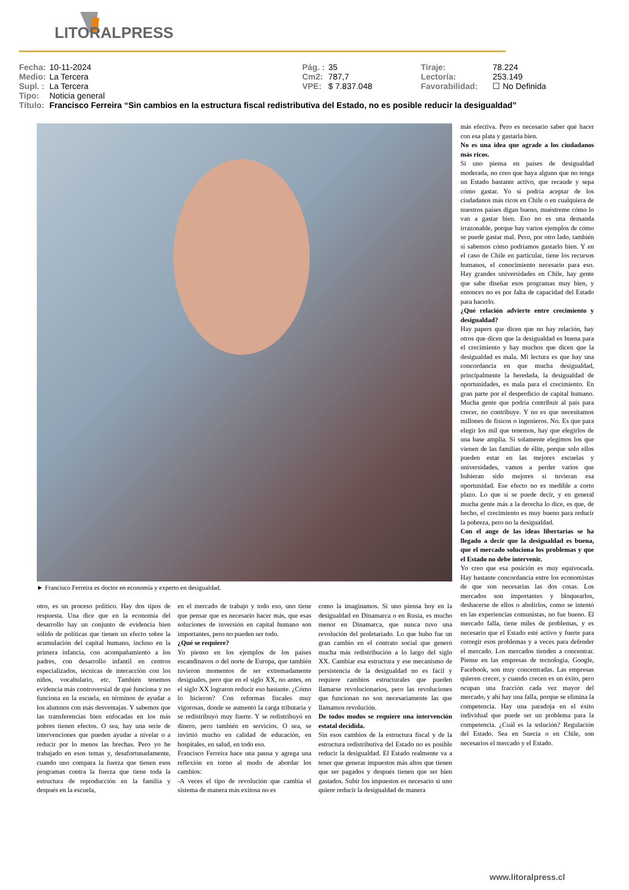LITORALPRESS
| Fecha: | 10-11-2024 | Pág. : | 35 | Tiraje: | 78.224 |
| Medio: | La Tercera | Cm2: | 787,7 | Lectoría: | 253.149 |
| Supl. : | La Tercera | VPE: | $ 7.837.048 | Favorabilidad: | ☐ No Definida |
| Tipo: | Noticia general | | | | |
| Título: | Francisco Ferreira “Sin cambios en la estructura fiscal redistributiva del Estado, no es posible reducir la desigualdad” | | | | |
► Francisco Ferreira es doctor en economía y experto en desigualdad.
otro, es un proceso político. Hay dos tipos de respuesta. Una dice que en la economía del desarrollo hay un conjunto de evidencia bien sólido de políticas que tienen un efecto sobre la acumulación del capital humano, incluso en la primera infancia, con acompañamiento a los padres, con desarrollo infantil en centros especializados, técnicas de interacción con los niños, vocabulario, etc. También tenemos evidencia más controversial de qué funciona y no funciona en la escuela, en términos de ayudar a los alumnos con más desventajas. Y sabemos que las transferencias bien enfocadas en los más pobres tienen efectos. O sea, hay una serie de intervenciones que pueden ayudar a nivelar o a reducir por lo menos las brechas. Pero yo he trabajado en esos temas y, desafortunadamente, cuando uno compara la fuerza que tienen esos programas contra la fuerza que tiene toda la estructura de reproducción en la familia y después en la escuela,
en el mercado de trabajo y todo eso, uno tiene que pensar que es necesario hacer más, que esas soluciones de inversión en capital humano son importantes, pero no pueden ser todo.
¿Qué se requiere?
Yo pienso en los ejemplos de los países escandinavos o del norte de Europa, que también tuvieron momentos de ser extremadamente desiguales, pero que en el siglo XX, no antes, en el siglo XX lograron reducir eso bastante. ¿Cómo lo hicieron? Con reformas fiscales muy vigorosas, donde se aumentó la carga tributaria y se redistribuyó muy fuerte. Y se redistribuyó en dinero, pero también en servicios. O sea, se invirtió mucho en calidad de educación, en hospitales, en salud, en todo eso.
Francisco Ferreira hace una pausa y agrega una reflexión en torno al modo de abordar los cambios:
-A veces el tipo de revolución que cambia el sistema de manera más exitosa no es
como la imaginamos. Si uno piensa hoy en la desigualdad en Dinamarca o en Rusia, es mucho menor en Dinamarca, que nunca tuvo una revolución del proletariado. Lo que hubo fue un gran cambio en el contrato social que generó mucha más redistribución a lo largo del siglo XX. Cambiar esa estructura y ese mecanismo de persistencia de la desigualdad no es fácil y requiere cambios estructurales que pueden llamarse revolucionarios, pero las revoluciones que funcionan no son necesariamente las que llamamos revolución.
De todos modos se requiere una intervención estatal decidida.
Sin esos cambios de la estructura fiscal y de la estructura redistributiva del Estado no es posible reducir la desigualdad. El Estado realmente va a tener que generar impuestos más altos que tienen que ser pagados y después tienen que ser bien gastados. Subir los impuestos es necesario si uno quiere reducir la desigualdad de manera
más efectiva. Pero es necesario saber qué hacer con esa plata y gastarla bien.
No es una idea que agrade a los ciudadanos más ricos.
Si uno piensa en países de desigualdad moderada, no creo que haya alguno que no tenga un Estado bastante activo, que recaude y sepa cómo gastar. Yo sí podría aceptar de los ciudadanos más ricos en Chile o en cualquiera de nuestros países digan bueno, muéstreme cómo lo van a gastar bien. Eso no es una demanda irrazonable, porque hay varios ejemplos de cómo se puede gastar mal. Pero, por otro lado, también sí sabemos cómo podríamos gastarlo bien. Y en el caso de Chile en particular, tiene los recursos humanos, el conocimiento necesario para eso. Hay grandes universidades en Chile, hay gente que sabe diseñar esos programas muy bien, y entonces no es por falta de capacidad del Estado para hacerlo.
¿Qué relación advierte entre crecimiento y desigualdad?
Hay papers que dicen que no hay relación, hay otros que dicen que la desigualdad es buena para el crecimiento y hay muchos que dicen que la desigualdad es mala. Mi lectura es que hay una concordancia en que mucha desigualdad, principalmente la heredada, la desigualdad de oportunidades, es mala para el crecimiento. En gran parte por el desperdicio de capital humano. Mucha gente que podría contribuir al país para crecer, no contribuye. Y no es que necesitamos millones de físicos o ingenieros. No. Es que para elegir los mil que tenemos, hay que elegirlos de una base amplia. Si solamente elegimos los que vienen de las familias de élite, porque solo ellos pueden estar en las mejores escuelas y universidades, vamos a perder varios que hubieran sido mejores si tuvieran esa oportunidad. Ese efecto no es medible a corto plazo. Lo que sí se puede decir, y en general mucha gente más a la derecha lo dice, es que, de hecho, el crecimiento es muy bueno para reducir la pobreza, pero no la desigualdad.
Con el auge de las ideas libertarias se ha llegado a decir que la desigualdad es buena, que el mercado soluciona los problemas y que el Estado no debe intervenir.
Yo creo que esa posición es muy equivocada. Hay bastante concordancia entre los economistas de que son necesarias las dos cosas. Los mercados son importantes y bloquearlos, deshacerse de ellos o abolirlos, como se intentó en las experiencias comunistas, no fue bueno. El mercado falla, tiene miles de problemas, y es necesario que el Estado esté activo y fuerte para corregir esos problemas y a veces para defender el mercado. Los mercados tienden a concentrar. Piense en las empresas de tecnología, Google, Facebook, son muy concentradas. Las empresas quieren crecer, y cuando crecen es un éxito, pero ocupan una fracción cada vez mayor del mercado, y ahí hay una falla, porque se elimina la competencia. Hay una paradoja en el éxito individual que puede ser un problema para la competencia. ¿Cuál es la solución? Regulación del Estado. Sea en Suecia o en Chile, son necesarios el mercado y el Estado.
www.litoralpress.cl